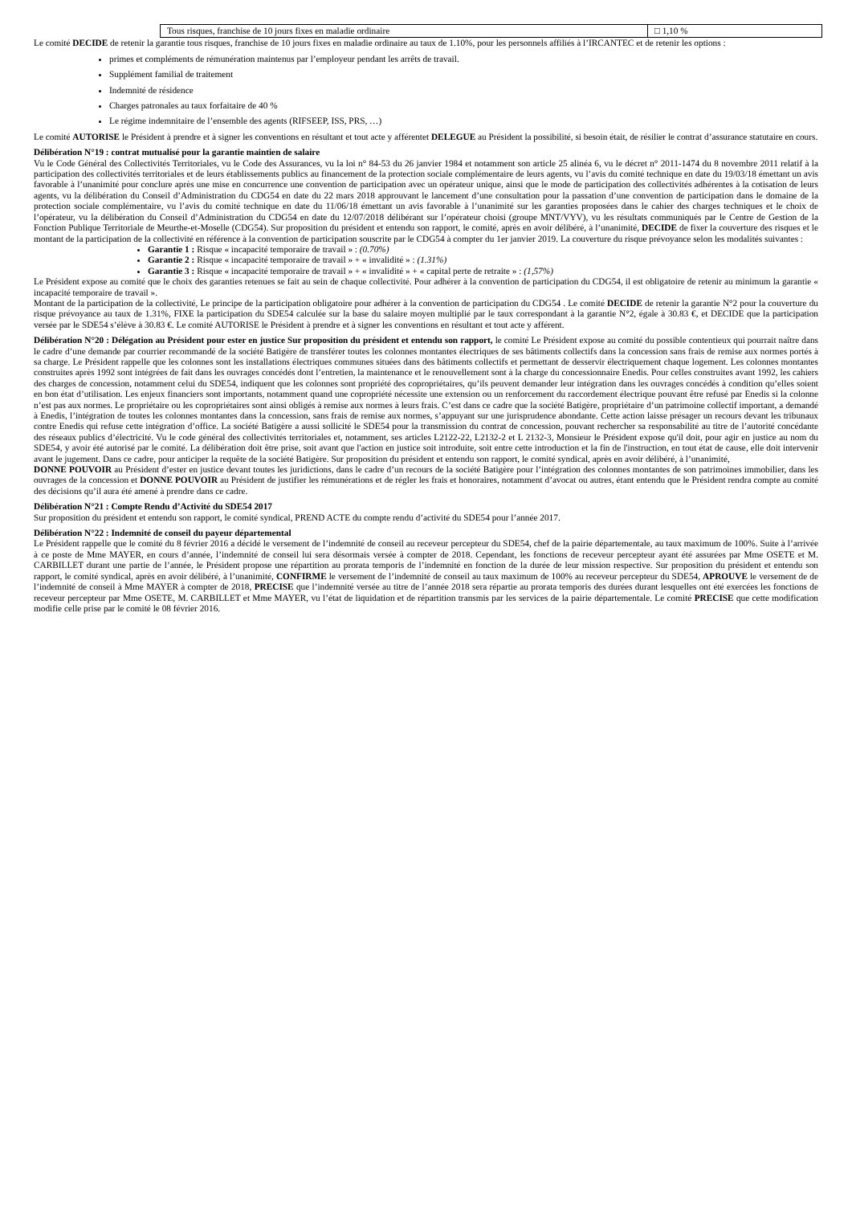| Tous risques, franchise de 10 jours fixes en maladie ordinaire | □ 1,10 % |
Le comité DECIDE de retenir la garantie tous risques, franchise de 10 jours fixes en maladie ordinaire au taux de 1.10%, pour les personnels affiliés à l’IRCANTEC et de retenir les options :
primes et compléments de rémunération maintenus par l’employeur pendant les arrêts de travail.
Supplément familial de traitement
Indemnité de résidence
Charges patronales au taux forfaitaire de 40 %
Le régime indemnitaire de l’ensemble des agents (RIFSEEP, ISS, PRS, …)
Le comité AUTORISE le Président à prendre et à signer les conventions en résultant et tout acte y afférentet DELEGUE au Président la possibilité, si besoin était, de résilier le contrat d’assurance statutaire en cours.
Délibération N°19 : contrat mutualisé pour la garantie maintien de salaire
Vu le Code Général des Collectivités Territoriales, vu le Code des Assurances, vu la loi n° 84-53 du 26 janvier 1984 et notamment son article 25 alinéa 6, vu le décret n° 2011-1474 du 8 novembre 2011 relatif à la participation des collectivités territoriales et de leurs établissements publics au financement de la protection sociale complémentaire de leurs agents, vu l’avis du comité technique en date du 19/03/18 émettant un avis favorable à l’unanimité pour conclure après une mise en concurrence une convention de participation avec un opérateur unique, ainsi que le mode de participation des collectivités adhérentes à la cotisation de leurs agents, vu la délibération du Conseil d’Administration du CDG54 en date du 22 mars 2018 approuvant le lancement d’une consultation pour la passation d’une convention de participation dans le domaine de la protection sociale complémentaire, vu l’avis du comité technique en date du 11/06/18 émettant un avis favorable à l’unanimité sur les garanties proposées dans le cahier des charges techniques et le choix de l’opérateur, vu la délibération du Conseil d’Administration du CDG54 en date du 12/07/2018 délibérant sur l’opérateur choisi (groupe MNT/VYV), vu les résultats communiqués par le Centre de Gestion de la Fonction Publique Territoriale de Meurthe-et-Moselle (CDG54). Sur proposition du président et entendu son rapport, le comité, après en avoir délibéré, à l’unanimité, DECIDE de fixer la couverture des risques et le montant de la participation de la collectivité en référence à la convention de participation souscrite par le CDG54 à compter du 1er janvier 2019. La couverture du risque prévoyance selon les modalités suivantes :
Garantie 1 : Risque « incapacité temporaire de travail » : (0.70%)
Garantie 2 : Risque « incapacité temporaire de travail » + « invalidité » : (1.31%)
Garantie 3 : Risque « incapacité temporaire de travail » + « invalidité » + « capital perte de retraite » : (1,57%)
Le Président expose au comité que le choix des garanties retenues se fait au sein de chaque collectivité. Pour adhérer à la convention de participation du CDG54, il est obligatoire de retenir au minimum la garantie « incapacité temporaire de travail ».
Montant de la participation de la collectivité, Le principe de la participation obligatoire pour adhérer à la convention de participation du CDG54 . Le comité DECIDE de retenir la garantie N°2 pour la couverture du risque prévoyance au taux de 1.31%, FIXE la participation du SDE54 calculée sur la base du salaire moyen multiplié par le taux correspondant à la garantie N°2, égale à 30.83 €, et DECIDE que la participation versée par le SDE54 s’élève à 30.83 €. Le comité AUTORISE le Président à prendre et à signer les conventions en résultant et tout acte y afférent.
Délibération N°20 : Délégation au Président pour ester en justice Sur proposition du président et entendu son rapport, le comité Le Président expose au comité du possible contentieux qui pourrait naître dans le cadre d’une demande par courrier recommandé de la société Batigère de transférer toutes les colonnes montantes électriques de ses bâtiments collectifs dans la concession sans frais de remise aux normes portés à sa charge. Le Président rappelle que les colonnes sont les installations électriques communes situées dans des bâtiments collectifs et permettant de desservir électriquement chaque logement. Les colonnes montantes construites après 1992 sont intégrées de fait dans les ouvrages concédés dont l’entretien, la maintenance et le renouvellement sont à la charge du concessionnaire Enedis. Pour celles construites avant 1992, les cahiers des charges de concession, notamment celui du SDE54, indiquent que les colonnes sont propriété des copropriétaires, qu’ils peuvent demander leur intégration dans les ouvrages concédés à condition qu’elles soient en bon état d’utilisation. Les enjeux financiers sont importants, notamment quand une copropriété nécessite une extension ou un renforcement du raccordement électrique pouvant être refusé par Enedis si la colonne n’est pas aux normes. Le propriétaire ou les copropriétaires sont ainsi obligés à remise aux normes à leurs frais. C’est dans ce cadre que la société Batigère, propriétaire d’un patrimoine collectif important, a demandé à Enedis, l’intégration de toutes les colonnes montantes dans la concession, sans frais de remise aux normes, s’appuyant sur une jurisprudence abondante. Cette action laisse présager un recours devant les tribunaux contre Enedis qui refuse cette intégration d’office. La société Batigère a aussi sollicité le SDE54 pour la transmission du contrat de concession, pouvant rechercher sa responsabilité au titre de l’autorité concédante des réseaux publics d’électricité. Vu le code général des collectivités territoriales et, notamment, ses articles L2122-22, L2132-2 et L 2132-3, Monsieur le Président expose qu'il doit, pour agir en justice au nom du SDE54, y avoir été autorisé par le comité. La délibération doit être prise, soit avant que l'action en justice soit introduite, soit entre cette introduction et la fin de l'instruction, en tout état de cause, elle doit intervenir avant le jugement. Dans ce cadre, pour anticiper la requête de la société Batigère. Sur proposition du président et entendu son rapport, le comité syndical, après en avoir délibéré, à l’unanimité,
DONNE POUVOIR au Président d’ester en justice devant toutes les juridictions, dans le cadre d’un recours de la société Batigère pour l’intégration des colonnes montantes de son patrimoines immobilier, dans les ouvrages de la concession et DONNE POUVOIR au Président de justifier les rémunérations et de régler les frais et honoraires, notamment d’avocat ou autres, étant entendu que le Président rendra compte au comité des décisions qu’il aura été amené à prendre dans ce cadre.
Délibération N°21 : Compte Rendu d’Activité du SDE54 2017
Sur proposition du président et entendu son rapport, le comité syndical, PREND ACTE du compte rendu d’activité du SDE54 pour l’année 2017.
Délibération N°22 : Indemnité de conseil du payeur départemental
Le Président rappelle que le comité du 8 février 2016 a décidé le versement de l’indemnité de conseil au receveur percepteur du SDE54, chef de la pairie départementale, au taux maximum de 100%. Suite à l’arrivée à ce poste de Mme MAYER, en cours d’année, l’indemnité de conseil lui sera désormais versée à compter de 2018. Cependant, les fonctions de receveur percepteur ayant été assurées par Mme OSETE et M. CARBILLET durant une partie de l’année, le Président propose une répartition au prorata temporis de l’indemnité en fonction de la durée de leur mission respective. Sur proposition du président et entendu son rapport, le comité syndical, après en avoir délibéré, à l’unanimité, CONFIRME le versement de l’indemnité de conseil au taux maximum de 100% au receveur percepteur du SDE54, APROUVE le versement de de l’indemnité de conseil à Mme MAYER à compter de 2018, PRECISE que l’indemnité versée au titre de l’année 2018 sera répartie au prorata temporis des durées durant lesquelles ont été exercées les fonctions de receveur percepteur par Mme OSETE, M. CARBILLET et Mme MAYER, vu l’état de liquidation et de répartition transmis par les services de la pairie départementale. Le comité PRECISE que cette modification modifie celle prise par le comité le 08 février 2016.